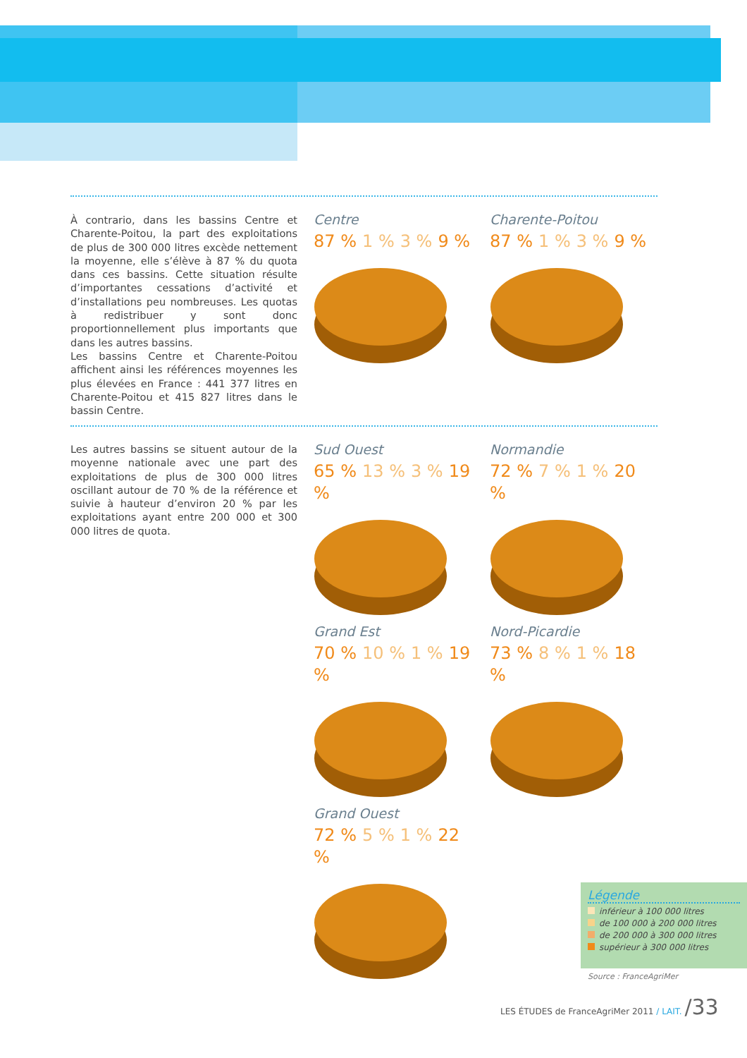À contrario, dans les bassins Centre et Charente-Poitou, la part des exploitations de plus de 300 000 litres excède nettement la moyenne, elle s’élève à 87 % du quota dans ces bassins. Cette situation résulte d’importantes cessations d’activité et d’installations peu nombreuses. Les quotas à redistribuer y sont donc proportionnellement plus importants que dans les autres bassins.
Les bassins Centre et Charente-Poitou affichent ainsi les références moyennes les plus élevées en France : 441 377 litres en Charente-Poitou et 415 827 litres dans le bassin Centre.
Les autres bassins se situent autour de la moyenne nationale avec une part des exploitations de plus de 300 000 litres oscillant autour de 70 % de la référence et suivie à hauteur d’environ 20 % par les exploitations ayant entre 200 000 et 300 000 litres de quota.
Centre
87 % 1 % 3 % 9 %
Charente-Poitou
87 % 1 % 3 % 9 %
Sud Ouest
65 % 13 % 3 % 19 %
Normandie
72 % 7 % 1 % 20 %
Grand Est
70 % 10 % 1 % 19 %
Nord-Picardie
73 % 8 % 1 % 18 %
Grand Ouest
72 % 5 % 1 % 22 %
Légende
inférieur à 100 000 litres
de 100 000 à 200 000 litres
de 200 000 à 300 000 litres
supérieur à 300 000 litres
Source : FranceAgriMer
LES ÉTUDES de FranceAgriMer 2011 / LAIT. /33